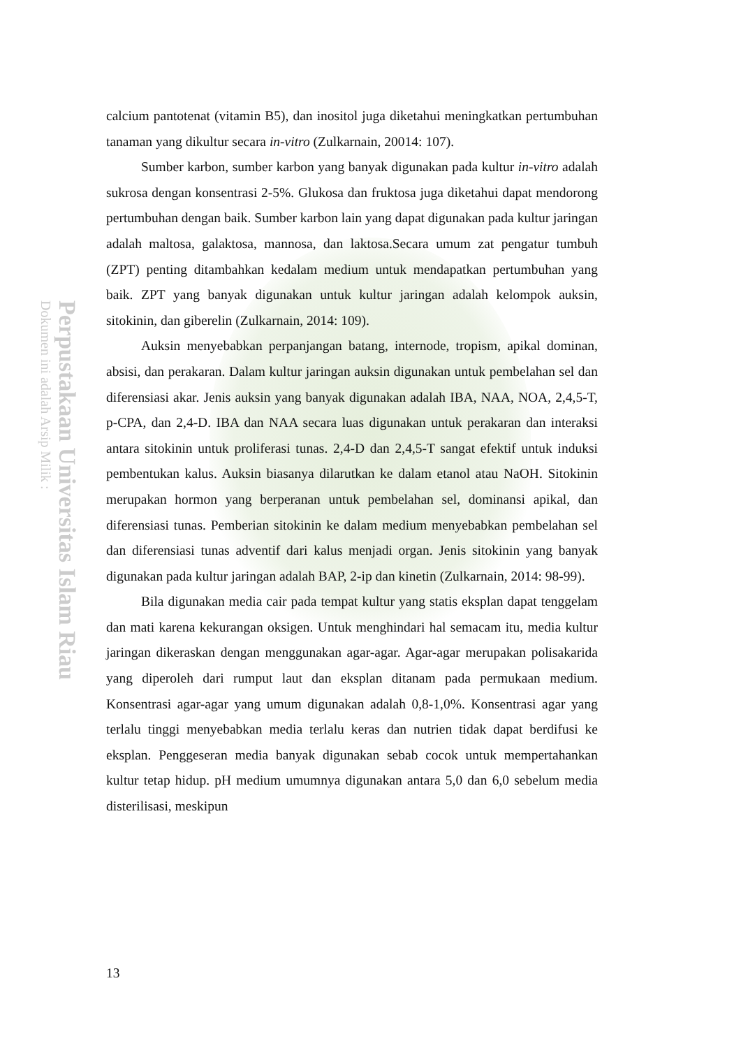Perpustakaan Universitas Islam Riau
Dokumen ini adalah Arsip Milik :
calcium pantotenat (vitamin B5), dan inositol juga diketahui meningkatkan pertumbuhan tanaman yang dikultur secara in-vitro (Zulkarnain, 20014: 107).
Sumber karbon, sumber karbon yang banyak digunakan pada kultur in-vitro adalah sukrosa dengan konsentrasi 2-5%. Glukosa dan fruktosa juga diketahui dapat mendorong pertumbuhan dengan baik. Sumber karbon lain yang dapat digunakan pada kultur jaringan adalah maltosa, galaktosa, mannosa, dan laktosa.Secara umum zat pengatur tumbuh (ZPT) penting ditambahkan kedalam medium untuk mendapatkan pertumbuhan yang baik. ZPT yang banyak digunakan untuk kultur jaringan adalah kelompok auksin, sitokinin, dan giberelin (Zulkarnain, 2014: 109).
Auksin menyebabkan perpanjangan batang, internode, tropism, apikal dominan, absisi, dan perakaran. Dalam kultur jaringan auksin digunakan untuk pembelahan sel dan diferensiasi akar. Jenis auksin yang banyak digunakan adalah IBA, NAA, NOA, 2,4,5-T, p-CPA, dan 2,4-D. IBA dan NAA secara luas digunakan untuk perakaran dan interaksi antara sitokinin untuk proliferasi tunas. 2,4-D dan 2,4,5-T sangat efektif untuk induksi pembentukan kalus. Auksin biasanya dilarutkan ke dalam etanol atau NaOH. Sitokinin merupakan hormon yang berperanan untuk pembelahan sel, dominansi apikal, dan diferensiasi tunas. Pemberian sitokinin ke dalam medium menyebabkan pembelahan sel dan diferensiasi tunas adventif dari kalus menjadi organ. Jenis sitokinin yang banyak digunakan pada kultur jaringan adalah BAP, 2-ip dan kinetin (Zulkarnain, 2014: 98-99).
Bila digunakan media cair pada tempat kultur yang statis eksplan dapat tenggelam dan mati karena kekurangan oksigen. Untuk menghindari hal semacam itu, media kultur jaringan dikeraskan dengan menggunakan agar-agar. Agar-agar merupakan polisakarida yang diperoleh dari rumput laut dan eksplan ditanam pada permukaan medium. Konsentrasi agar-agar yang umum digunakan adalah 0,8-1,0%. Konsentrasi agar yang terlalu tinggi menyebabkan media terlalu keras dan nutrien tidak dapat berdifusi ke eksplan. Penggeseran media banyak digunakan sebab cocok untuk mempertahankan kultur tetap hidup. pH medium umumnya digunakan antara 5,0 dan 6,0 sebelum media disterilisasi, meskipun
13